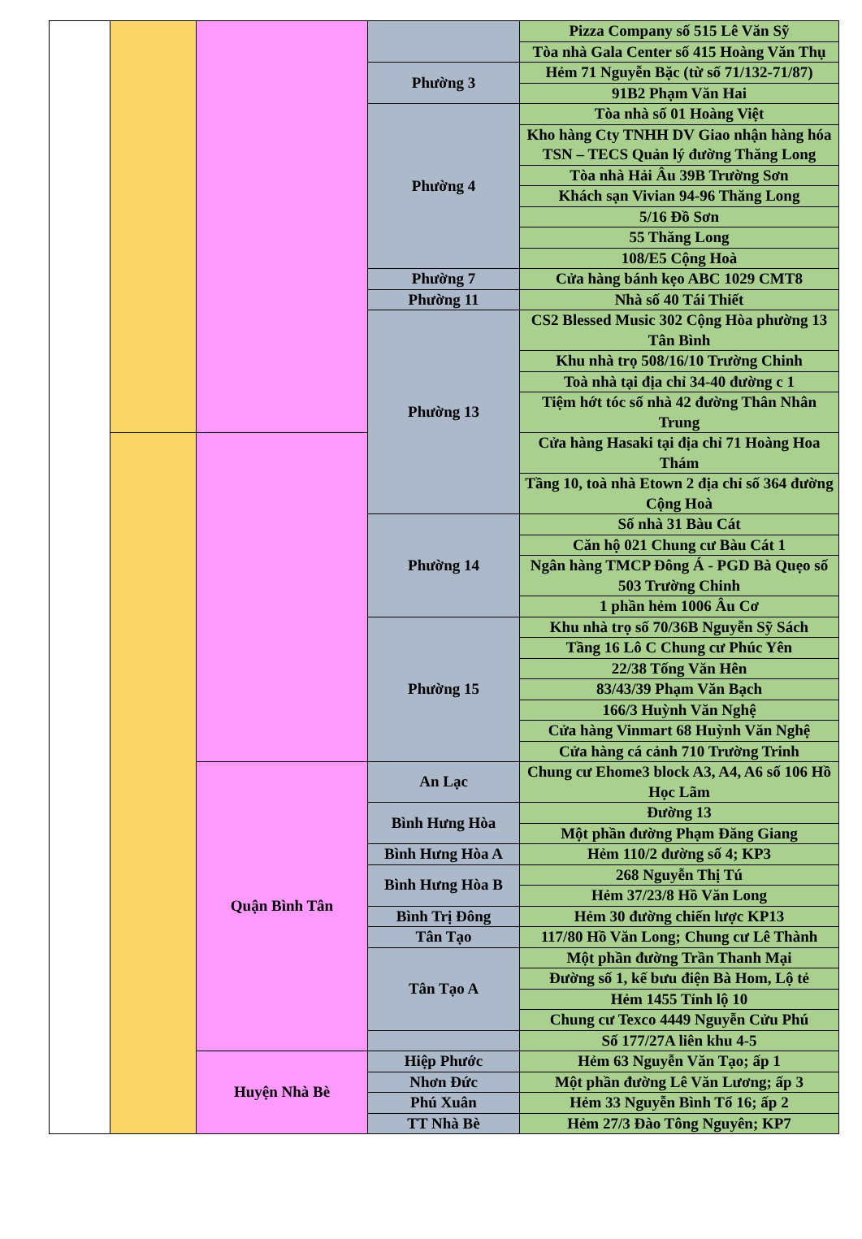| | | | | Pizza Company số 515 Lê Văn Sỹ |
| | | | | Tòa nhà Gala Center số 415 Hoàng Văn Thụ |
| | | | Phường 3 | Hẻm 71 Nguyễn Bặc (từ số 71/132-71/87) |
| | | | | 91B2 Phạm Văn Hai |
| | | | Phường 4 | Tòa nhà số 01 Hoàng Việt |
| | | | | Kho hàng Cty TNHH DV Giao nhận hàng hóa TSN – TECS Quản lý đường Thăng Long |
| | | | | Tòa nhà Hải Âu 39B Trường Sơn |
| | | | | Khách sạn Vivian 94-96 Thăng Long |
| | | | | 5/16 Đồ Sơn |
| | | | | 55 Thăng Long |
| | | | | 108/E5 Cộng Hoà |
| | | | Phường 7 | Cửa hàng bánh kẹo ABC 1029 CMT8 |
| | | | Phường 11 | Nhà số 40 Tái Thiết |
| | | | Phường 13 | CS2 Blessed Music 302 Cộng Hòa phường 13 Tân Bình |
| | | | | Khu nhà trọ 508/16/10 Trường Chinh |
| | | | | Toà nhà tại địa chỉ 34-40 đường c 1 |
| | | | | Tiệm hớt tóc số nhà 42 đường Thân Nhân Trung |
| | | | | Cửa hàng Hasaki tại địa chỉ 71 Hoàng Hoa Thám |
| | | | | Tầng 10, toà nhà Etown 2 địa chỉ số 364 đường Cộng Hoà |
| | | | Phường 14 | Số nhà 31 Bàu Cát |
| | | | | Căn hộ 021 Chung cư Bàu Cát 1 |
| | | | | Ngân hàng TMCP Đông Á - PGD Bà Quẹo số 503 Trường Chinh |
| | | | | 1 phần hẻm 1006 Âu Cơ |
| | | | Phường 15 | Khu nhà trọ số 70/36B Nguyễn Sỹ Sách |
| | | | | Tầng 16 Lô C Chung cư Phúc Yên |
| | | | | 22/38 Tống Văn Hên |
| | | | | 83/43/39 Phạm Văn Bạch |
| | | | | 166/3 Huỳnh Văn Nghệ |
| | | | | Cửa hàng Vinmart 68 Huỳnh Văn Nghệ |
| | | | | Cửa hàng cá cảnh 710 Trường Trinh |
| | | Quận Bình Tân | An Lạc | Chung cư Ehome3 block A3, A4, A6 số 106 Hồ Học Lãm |
| | | | Bình Hưng Hòa | Đường 13 |
| | | | | Một phần đường Phạm Đăng Giang |
| | | | Bình Hưng Hòa A | Hẻm 110/2 đường số 4; KP3 |
| | | | Bình Hưng Hòa B | 268 Nguyễn Thị Tú |
| | | | | Hẻm 37/23/8 Hồ Văn Long |
| | | | Bình Trị Đông | Hẻm 30 đường chiến lược KP13 |
| | | | Tân Tạo | 117/80 Hồ Văn Long; Chung cư Lê Thành |
| | | | Tân Tạo A | Một phần đường Trần Thanh Mại |
| | | | | Đường số 1, kế bưu điện Bà Hom, Lộ tẻ |
| | | | | Hẻm 1455 Tỉnh lộ 10 |
| | | | | Chung cư Texco 4449 Nguyễn Cửu Phú |
| | | | | Số 177/27A liên khu 4-5 |
| | | Huyện Nhà Bè | Hiệp Phước | Hẻm 63 Nguyễn Văn Tạo; ấp 1 |
| | | | Nhơn Đức | Một phần đường Lê Văn Lương; ấp 3 |
| | | | Phú Xuân | Hẻm 33 Nguyễn Bình Tổ 16; ấp 2 |
| | | | TT Nhà Bè | Hẻm 27/3 Đào Tông Nguyên; KP7 |